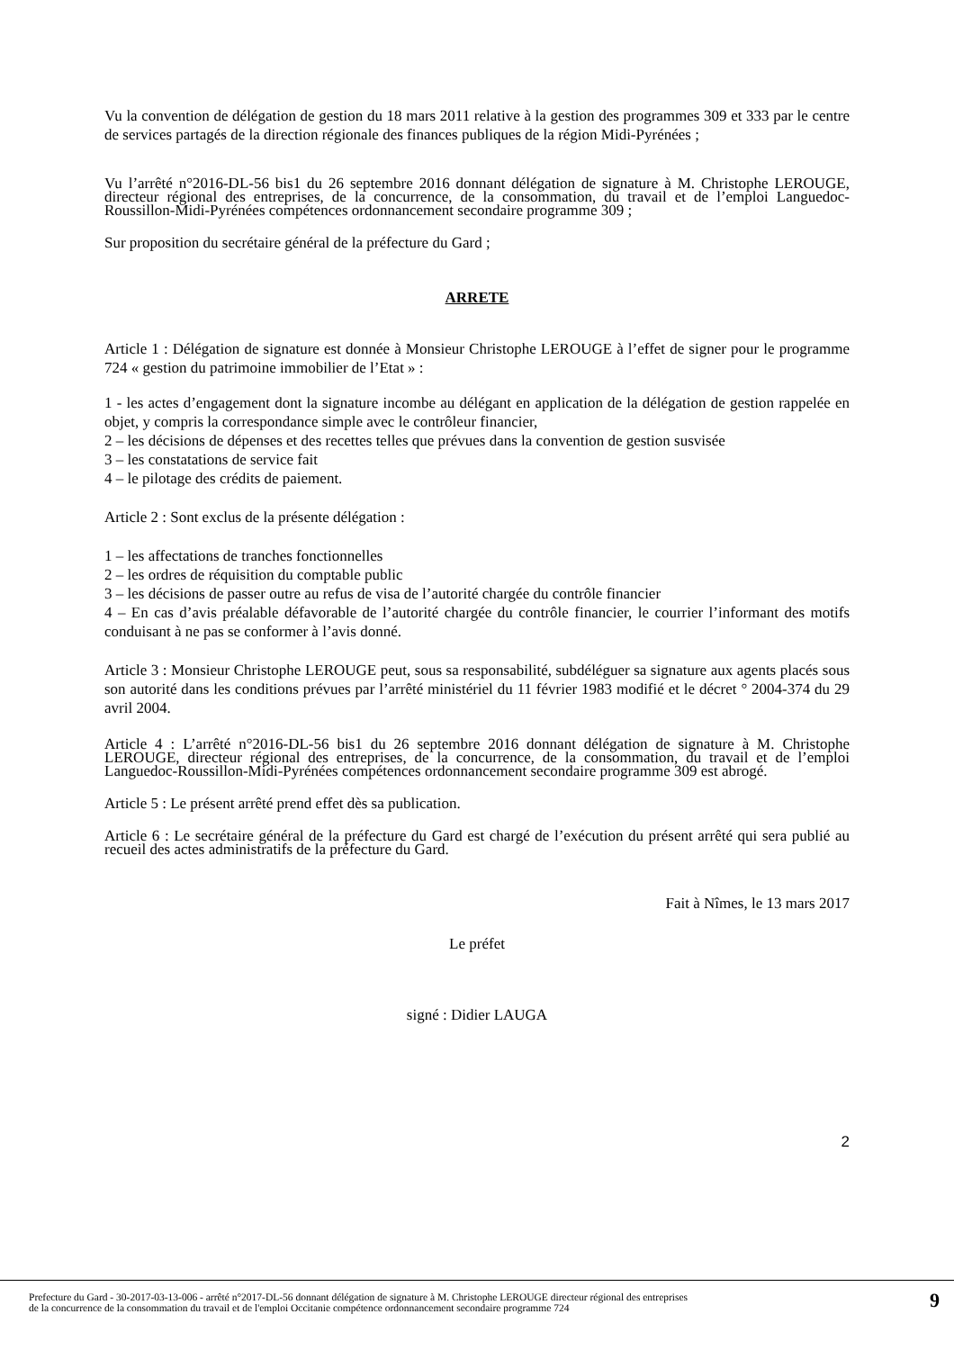Vu la convention de délégation de gestion du 18 mars 2011 relative à la gestion des programmes 309 et 333 par le centre de services partagés de la direction régionale des finances publiques de la région Midi-Pyrénées ;
Vu l’arrêté n°2016-DL-56 bis1 du 26 septembre 2016 donnant délégation de signature à M. Christophe LEROUGE, directeur régional des entreprises, de la concurrence, de la consommation, du travail et de l’emploi Languedoc-Roussillon-Midi-Pyrénées compétences ordonnancement secondaire programme 309 ;
Sur proposition du secrétaire général de la préfecture du Gard ;
ARRETE
Article 1 : Délégation de signature est donnée à Monsieur Christophe LEROUGE à l’effet de signer pour le programme 724 « gestion du patrimoine immobilier de l’Etat » :
1 - les actes d’engagement dont la signature incombe au délégant en application de la délégation de gestion rappelée en objet, y compris la correspondance simple avec le contrôleur financier,
2 – les décisions de dépenses et des recettes telles que prévues dans la convention de gestion susvisée
3 – les constatations de service fait
4 – le pilotage des crédits de paiement.
Article 2 : Sont exclus de la présente délégation :
1 – les affectations de tranches fonctionnelles
2 – les ordres de réquisition du comptable public
3 – les décisions de passer outre au refus de visa de l’autorité chargée du contrôle financier
4 – En cas d’avis préalable défavorable de l’autorité chargée du contrôle financier, le courrier l’informant des motifs conduisant à ne pas se conformer à l’avis donné.
Article 3 : Monsieur Christophe LEROUGE peut, sous sa responsabilité, subdéléguer sa signature aux agents placés sous son autorité dans les conditions prévues par l’arrêté ministériel du 11 février 1983 modifié et le décret ° 2004-374 du 29 avril 2004.
Article 4 : L’arrêté n°2016-DL-56 bis1 du 26 septembre 2016 donnant délégation de signature à M. Christophe LEROUGE, directeur régional des entreprises, de la concurrence, de la consommation, du travail et de l’emploi Languedoc-Roussillon-Midi-Pyrénées compétences ordonnancement secondaire programme 309 est abrogé.
Article 5 : Le présent arrêté prend effet dès sa publication.
Article 6 : Le secrétaire général de la préfecture du Gard est chargé de l’exécution du présent arrêté qui sera publié au recueil des actes administratifs de la préfecture du Gard.
Fait à Nîmes, le 13 mars 2017
Le préfet
signé : Didier LAUGA
2
Prefecture du Gard - 30-2017-03-13-006 - arrêté n°2017-DL-56 donnant délégation de signature à M. Christophe LEROUGE directeur régional des entreprises
de la concurrence de la consommation du travail et de l'emploi Occitanie compétence ordonnancement secondaire programme 724
9